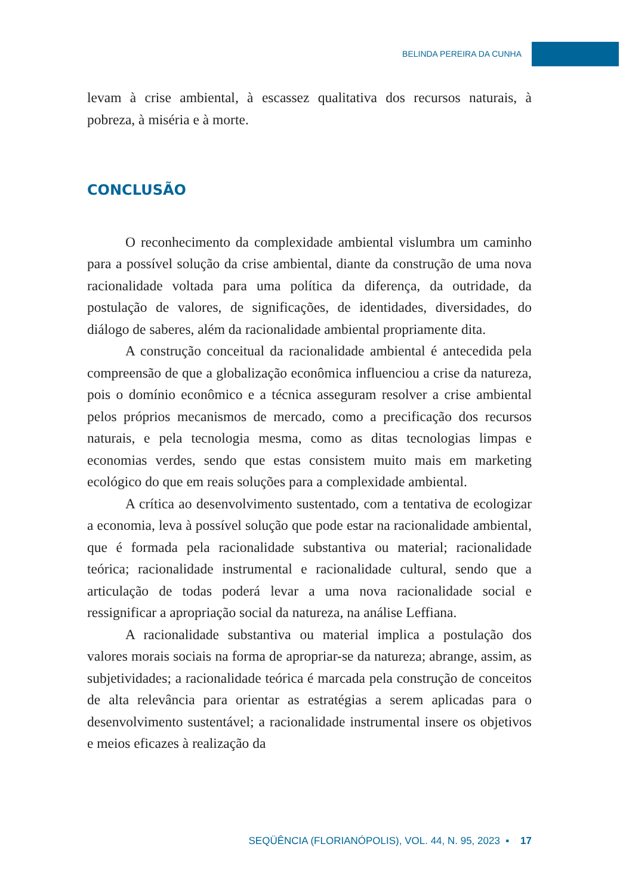BELINDA PEREIRA DA CUNHA
levam à crise ambiental, à escassez qualitativa dos recursos naturais, à pobreza, à miséria e à morte.
CONCLUSÃO
O reconhecimento da complexidade ambiental vislumbra um caminho para a possível solução da crise ambiental, diante da construção de uma nova racionalidade voltada para uma política da diferença, da outridade, da postulação de valores, de significações, de identidades, diversidades, do diálogo de saberes, além da racionalidade ambiental propriamente dita.
A construção conceitual da racionalidade ambiental é antecedida pela compreensão de que a globalização econômica influenciou a crise da natureza, pois o domínio econômico e a técnica asseguram resolver a crise ambiental pelos próprios mecanismos de mercado, como a precificação dos recursos naturais, e pela tecnologia mesma, como as ditas tecnologias limpas e economias verdes, sendo que estas consistem muito mais em marketing ecológico do que em reais soluções para a complexidade ambiental.
A crítica ao desenvolvimento sustentado, com a tentativa de ecologizar a economia, leva à possível solução que pode estar na racionalidade ambiental, que é formada pela racionalidade substantiva ou material; racionalidade teórica; racionalidade instrumental e racionalidade cultural, sendo que a articulação de todas poderá levar a uma nova racionalidade social e ressignificar a apropriação social da natureza, na análise Leffiana.
A racionalidade substantiva ou material implica a postulação dos valores morais sociais na forma de apropriar-se da natureza; abrange, assim, as subjetividades; a racionalidade teórica é marcada pela construção de conceitos de alta relevância para orientar as estratégias a serem aplicadas para o desenvolvimento sustentável; a racionalidade instrumental insere os objetivos e meios eficazes à realização da
SEQÜÊNCIA (FLORIANÓPOLIS), VOL. 44, N. 95, 2023 ▪ 17